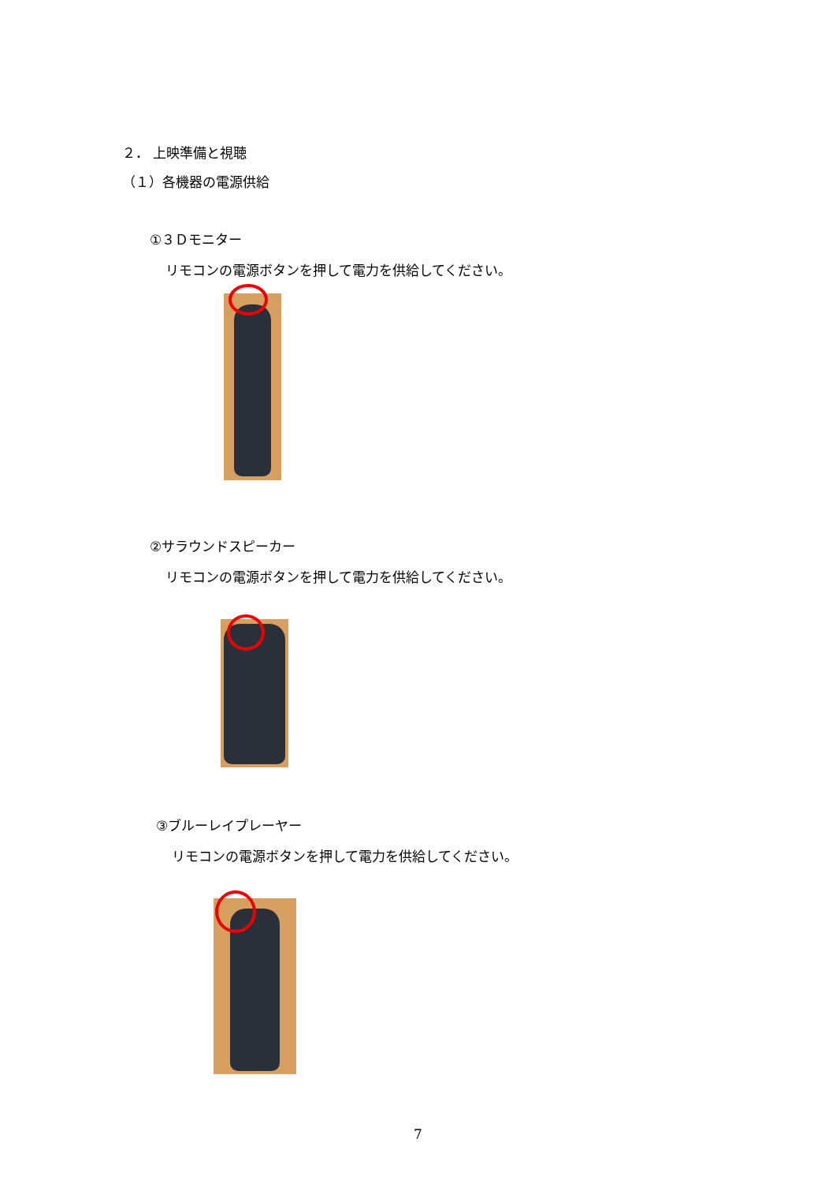２． 上映準備と視聴
（１）各機器の電源供給
①３Ｄモニター
リモコンの電源ボタンを押して電力を供給してください。
②サラウンドスピーカー
リモコンの電源ボタンを押して電力を供給してください。
③ブルーレイプレーヤー
リモコンの電源ボタンを押して電力を供給してください。
7